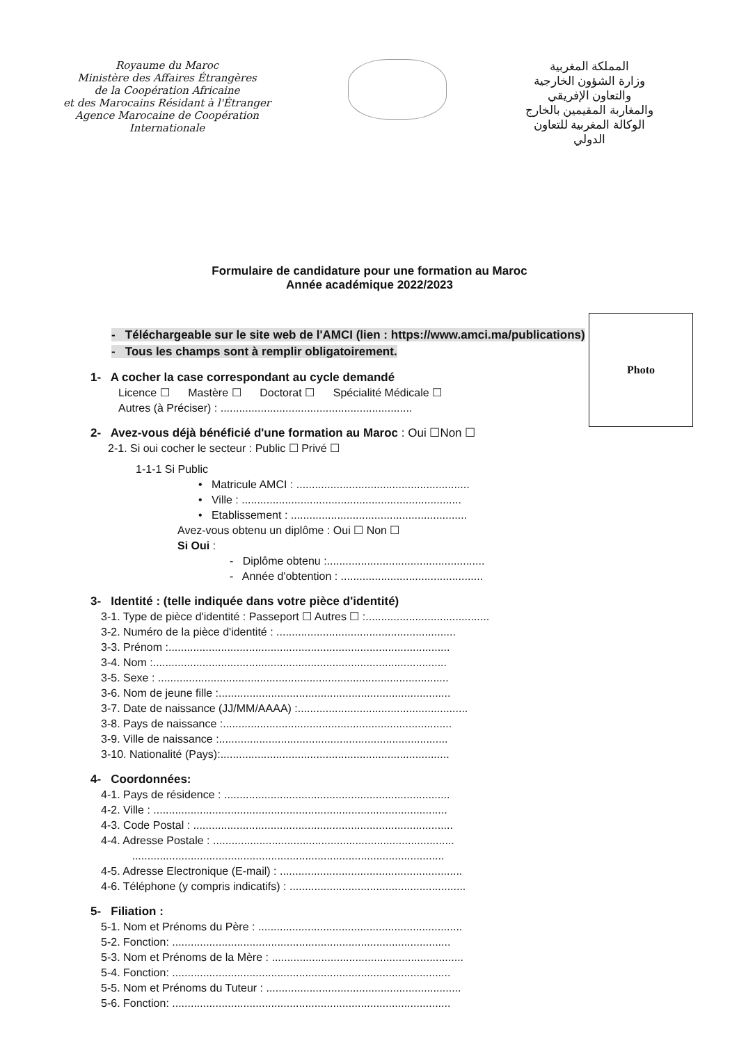Royaume du Maroc
Ministère des Affaires Étrangères
de la Coopération Africaine
et des Marocains Résidant à l'Étranger
Agence Marocaine de Coopération
Internationale
المملكة المغربية
وزارة الشؤون الخارجية
والتعاون الإفريقي
والمغاربة المقيمين بالخارج
الوكالة المغربية للتعاون
الدولي
Formulaire de candidature pour une formation au Maroc
Année académique 2022/2023
- Téléchargeable sur le site web de l'AMCI (lien : https://www.amci.ma/publications)
- Tous les champs sont à remplir obligatoirement.
Photo
1- A cocher la case correspondant au cycle demandé
Licence ☐ Mastère ☐ Doctorat ☐ Spécialité Médicale ☐
Autres (à Préciser) : ..............................................................
2- Avez-vous déjà bénéficié d'une formation au Maroc : Oui ☐Non ☐
2-1. Si oui cocher le secteur : Public ☐ Privé ☐
1-1-1 Si Public
• Matricule AMCI : ........................................................
• Ville : .......................................................................
• Etablissement : .........................................................
Avez-vous obtenu un diplôme : Oui ☐ Non ☐
Si Oui :
- Diplôme obtenu :...................................................
- Année d'obtention : ..............................................
3- Identité : (telle indiquée dans votre pièce d'identité)
3-1. Type de pièce d'identité : Passeport ☐ Autres ☐ :........................................
3-2. Numéro de la pièce d'identité : ..........................................................
3-3. Prénom :...........................................................................................
3-4. Nom :...............................................................................................
3-5. Sexe : ..............................................................................................
3-6. Nom de jeune fille :...........................................................................
3-7. Date de naissance (JJ/MM/AAAA) :.......................................................
3-8. Pays de naissance :..........................................................................
3-9. Ville de naissance :..........................................................................
3-10. Nationalité (Pays):..........................................................................
4- Coordonnées:
4-1. Pays de résidence : .........................................................................
4-2. Ville : ...............................................................................................
4-3. Code Postal : ....................................................................................
4-4. Adresse Postale : ..............................................................................
.....................................................................................................
4-5. Adresse Electronique (E-mail) : ...........................................................
4-6. Téléphone (y compris indicatifs) : .........................................................
5- Filiation :
5-1. Nom et Prénoms du Père : ..................................................................
5-2. Fonction: ..........................................................................................
5-3. Nom et Prénoms de la Mère : ..............................................................
5-4. Fonction: ..........................................................................................
5-5. Nom et Prénoms du Tuteur : ...............................................................
5-6. Fonction: ..........................................................................................